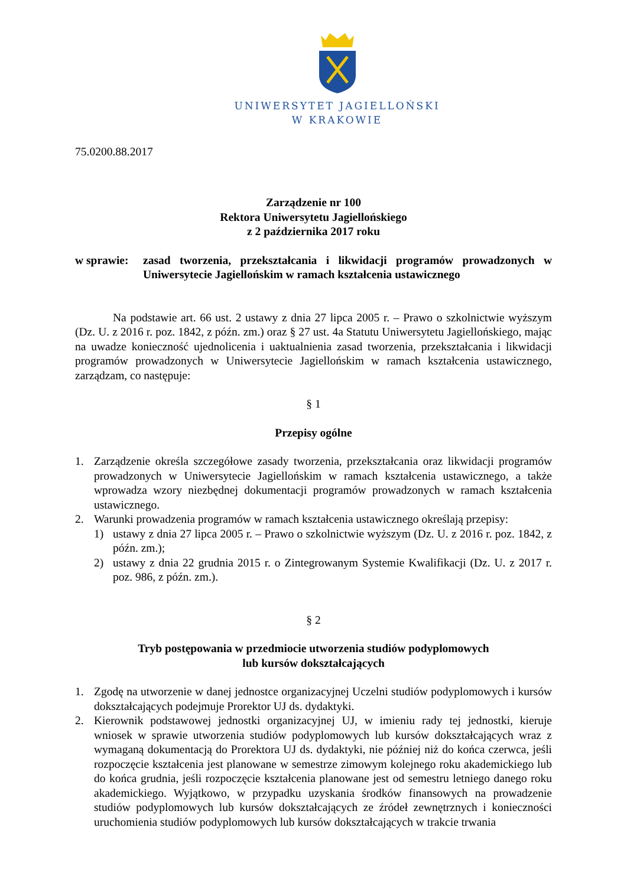UNIWERSYTET JAGIELLOŃSKI
W KRAKOWIE
75.0200.88.2017
Zarządzenie nr 100
Rektora Uniwersytetu Jagiellońskiego
z 2 października 2017 roku
w sprawie:
zasad tworzenia, przekształcania i likwidacji programów prowadzonych w Uniwersytecie Jagiellońskim w ramach kształcenia ustawicznego
Na podstawie art. 66 ust. 2 ustawy z dnia 27 lipca 2005 r. – Prawo o szkolnictwie wyższym (Dz. U. z 2016 r. poz. 1842, z późn. zm.) oraz § 27 ust. 4a Statutu Uniwersytetu Jagiellońskiego, mając na uwadze konieczność ujednolicenia i uaktualnienia zasad tworzenia, przekształcania i likwidacji programów prowadzonych w Uniwersytecie Jagiellońskim w ramach kształcenia ustawicznego, zarządzam, co następuje:
§ 1
Przepisy ogólne
1. Zarządzenie określa szczegółowe zasady tworzenia, przekształcania oraz likwidacji programów prowadzonych w Uniwersytecie Jagiellońskim w ramach kształcenia ustawicznego, a także wprowadza wzory niezbędnej dokumentacji programów prowadzonych w ramach kształcenia ustawicznego.
2. Warunki prowadzenia programów w ramach kształcenia ustawicznego określają przepisy:
1) ustawy z dnia 27 lipca 2005 r. – Prawo o szkolnictwie wyższym (Dz. U. z 2016 r. poz. 1842, z późn. zm.);
2) ustawy z dnia 22 grudnia 2015 r. o Zintegrowanym Systemie Kwalifikacji (Dz. U. z 2017 r. poz. 986, z późn. zm.).
§ 2
Tryb postępowania w przedmiocie utworzenia studiów podyplomowych
lub kursów dokształcających
1. Zgodę na utworzenie w danej jednostce organizacyjnej Uczelni studiów podyplomowych i kursów dokształcających podejmuje Prorektor UJ ds. dydaktyki.
2. Kierownik podstawowej jednostki organizacyjnej UJ, w imieniu rady tej jednostki, kieruje wniosek w sprawie utworzenia studiów podyplomowych lub kursów dokształcających wraz z wymaganą dokumentacją do Prorektora UJ ds. dydaktyki, nie później niż do końca czerwca, jeśli rozpoczęcie kształcenia jest planowane w semestrze zimowym kolejnego roku akademickiego lub do końca grudnia, jeśli rozpoczęcie kształcenia planowane jest od semestru letniego danego roku akademickiego. Wyjątkowo, w przypadku uzyskania środków finansowych na prowadzenie studiów podyplomowych lub kursów dokształcających ze źródeł zewnętrznych i konieczności uruchomienia studiów podyplomowych lub kursów dokształcających w trakcie trwania